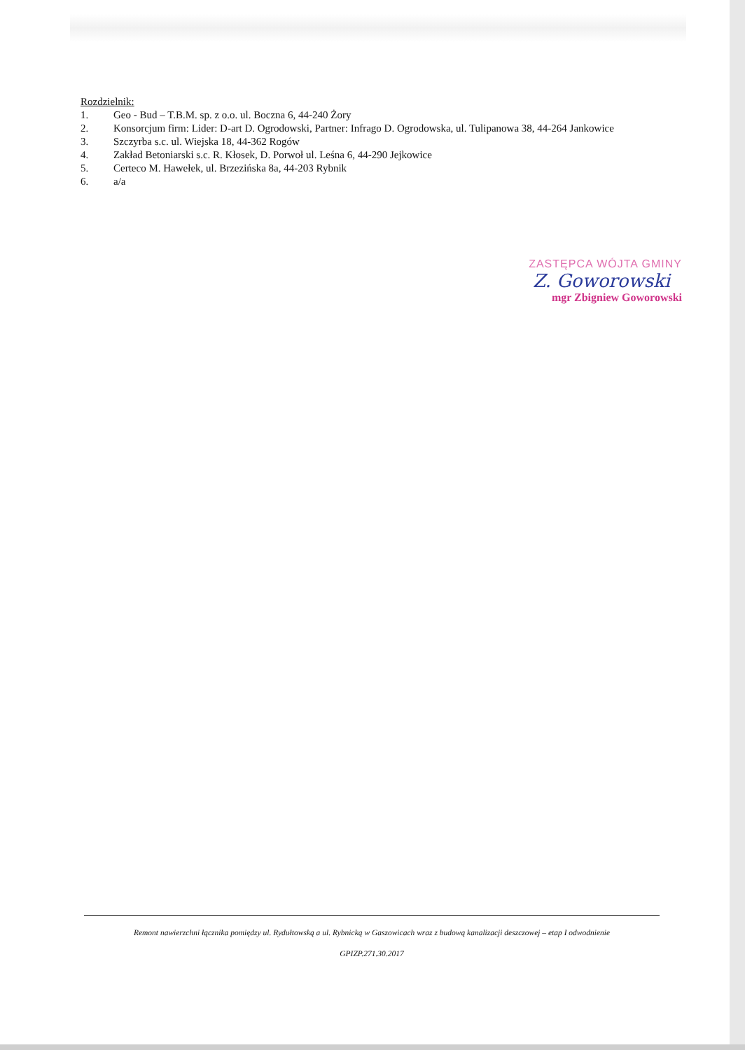Rozdzielnik:
1. Geo - Bud – T.B.M. sp. z o.o. ul. Boczna 6, 44-240 Żory
2. Konsorcjum firm: Lider: D-art D. Ogrodowski, Partner: Infrago D. Ogrodowska, ul. Tulipanowa 38, 44-264 Jankowice
3. Szczyrba s.c. ul. Wiejska 18, 44-362 Rogów
4. Zakład Betoniarski s.c. R. Kłosek, D. Porwoł ul. Leśna 6, 44-290 Jejkowice
5. Certeco M. Hawełek, ul. Brzezińska 8a, 44-203 Rybnik
6. a/a
ZASTĘPCA WÓJTA GMINY
Z. Goworowski
mgr Zbigniew Goworowski
Remont nawierzchni łącznika pomiędzy ul. Rydułtowską a ul. Rybnicką w Gaszowicach wraz z budową kanalizacji deszczowej – etap I odwodnienie
GPIZP.271.30.2017